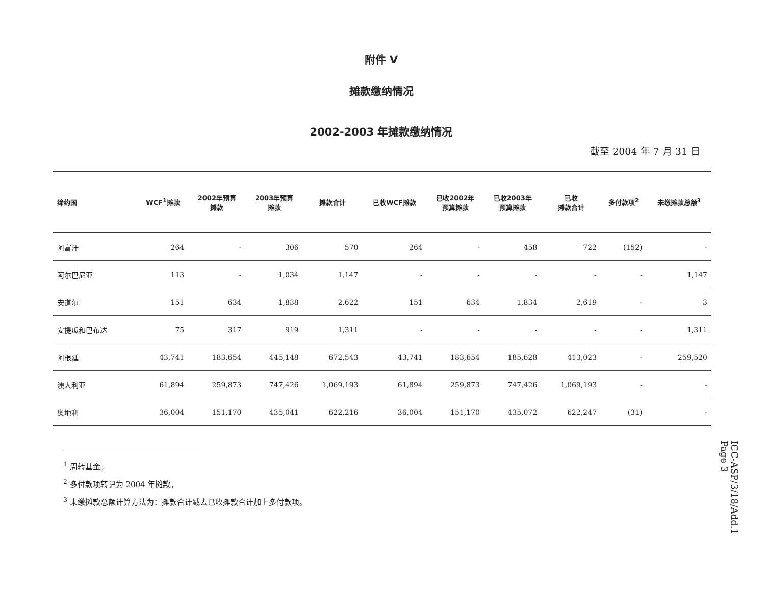附件 V
摊款缴纳情况
2002-2003 年摊款缴纳情况
截至 2004 年 7 月 31 日
| 缔约国 | WCF<sup>1</sup>摊款 | 2002年预算 摊款 | 2003年预算 摊款 | 摊款合计 | 已收WCF摊款 | 已收2002年 预算摊款 | 已收2003年 预算摊款 | 已收 摊款合计 | 多付款项<sup>2</sup> | 未缴摊款总额<sup>3</sup> |
| --- | --- | --- | --- | --- | --- | --- | --- | --- | --- | --- |
| 阿富汗 | 264 | - | 306 | 570 | 264 | - | 458 | 722 | (152) | - |
| 阿尔巴尼亚 | 113 | - | 1,034 | 1,147 | - | - | - | - | - | 1,147 |
| 安道尔 | 151 | 634 | 1,838 | 2,622 | 151 | 634 | 1,834 | 2,619 | - | 3 |
| 安提瓜和巴布达 | 75 | 317 | 919 | 1,311 | - | - | - | - | - | 1,311 |
| 阿根廷 | 43,741 | 183,654 | 445,148 | 672,543 | 43,741 | 183,654 | 185,628 | 413,023 | - | 259,520 |
| 澳大利亚 | 61,894 | 259,873 | 747,426 | 1,069,193 | 61,894 | 259,873 | 747,426 | 1,069,193 | - | - |
| 奥地利 | 36,004 | 151,170 | 435,041 | 622,216 | 36,004 | 151,170 | 435,072 | 622,247 | (31) | - |
<sup>1</sup> 周转基金。
<sup>2</sup> 多付款项转记为 2004 年摊款。
<sup>3</sup> 未缴摊款总额计算方法为：摊款合计减去已收摊款合计加上多付款项。
ICC-ASP/3/18/Add.1
Page 3